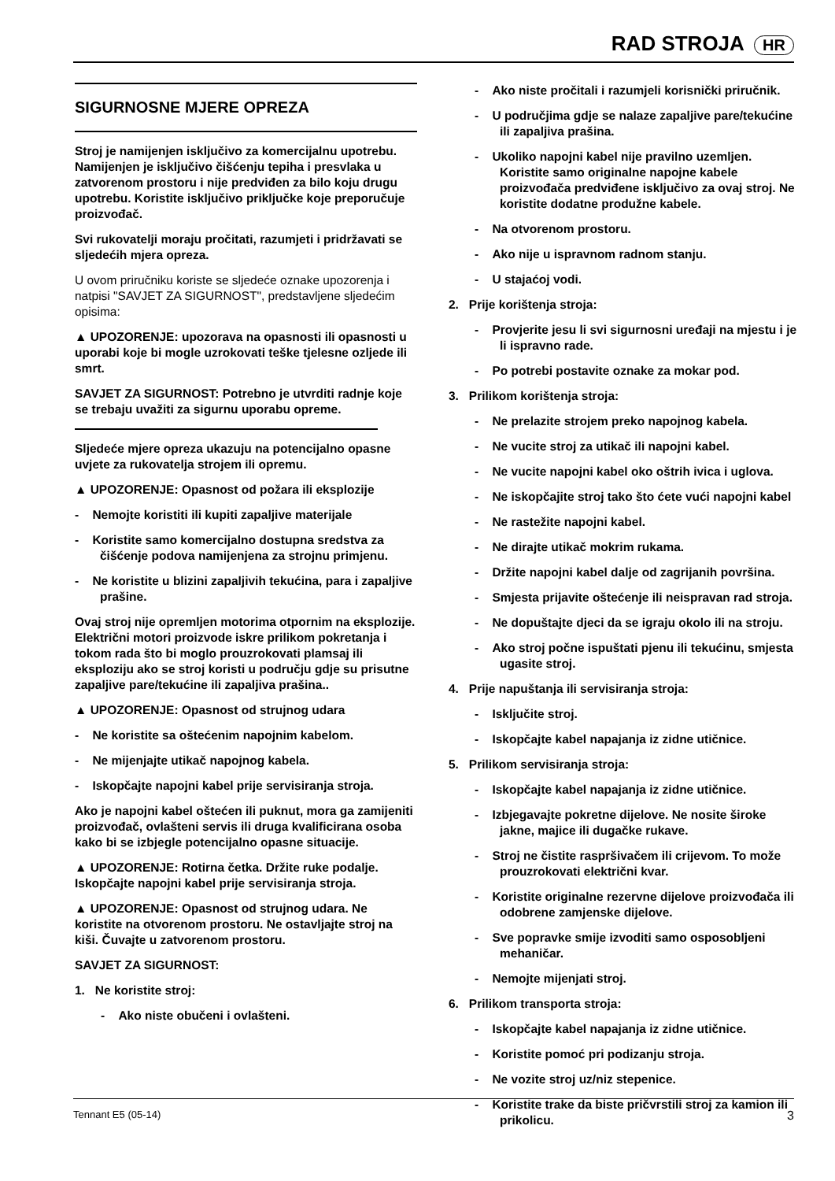RAD STROJA HR
SIGURNOSNE MJERE OPREZA
Stroj je namijenjen isključivo za komercijalnu upotrebu. Namijenjen je isključivo čišćenju tepiha i presvlaka u zatvorenom prostoru i nije predviđen za bilo koju drugu upotrebu. Koristite isključivo priključke koje preporučuje proizvođač.
Svi rukovatelji moraju pročitati, razumjeti i pridržavati se sljedećih mjera opreza.
U ovom priručniku koriste se sljedeće oznake upozorenja i natpisi "SAVJET ZA SIGURNOST", predstavljene sljedećim opisima:
▲ UPOZORENJE: upozorava na opasnosti ili opasnosti u uporabi koje bi mogle uzrokovati teške tjelesne ozljede ili smrt.
SAVJET ZA SIGURNOST: Potrebno je utvrditi radnje koje se trebaju uvažiti za sigurnu uporabu opreme.
Sljedeće mjere opreza ukazuju na potencijalno opasne uvjete za rukovatelja strojem ili opremu.
▲ UPOZORENJE: Opasnost od požara ili eksplozije
- Nemojte koristiti ili kupiti zapaljive materijale
- Koristite samo komercijalno dostupna sredstva za čišćenje podova namijenjena za strojnu primjenu.
- Ne koristite u blizini zapaljivih tekućina, para i zapaljive prašine.
Ovaj stroj nije opremljen motorima otpornim na eksplozije. Električni motori proizvode iskre prilikom pokretanja i tokom rada što bi moglo prouzrokovati plamsaj ili eksploziju ako se stroj koristi u području gdje su prisutne zapaljive pare/tekućine ili zapaljiva prašina..
▲ UPOZORENJE: Opasnost od strujnog udara
- Ne koristite sa oštećenim napojnim kabelom.
- Ne mijenjajte utikač napojnog kabela.
- Iskopčajte napojni kabel prije servisiranja stroja.
Ako je napojni kabel oštećen ili puknut, mora ga zamijeniti proizvođač, ovlašteni servis ili druga kvalificirana osoba kako bi se izbjegle potencijalno opasne situacije.
▲ UPOZORENJE: Rotirna četka. Držite ruke podalje. Iskopčajte napojni kabel prije servisiranja stroja.
▲ UPOZORENJE: Opasnost od strujnog udara. Ne koristite na otvorenom prostoru. Ne ostavljajte stroj na kiši. Čuvajte u zatvorenom prostoru.
SAVJET ZA SIGURNOST:
1. Ne koristite stroj:
- Ako niste obučeni i ovlašteni.
- Ako niste pročitali i razumjeli korisnički priručnik.
- U područjima gdje se nalaze zapaljive pare/tekućine ili zapaljiva prašina.
- Ukoliko napojni kabel nije pravilno uzemljen. Koristite samo originalne napojne kabele proizvođača predviđene isključivo za ovaj stroj. Ne koristite dodatne produžne kabele.
- Na otvorenom prostoru.
- Ako nije u ispravnom radnom stanju.
- U stajaćoj vodi.
2. Prije korištenja stroja:
- Provjerite jesu li svi sigurnosni uređaji na mjestu i je li ispravno rade.
- Po potrebi postavite oznake za mokar pod.
3. Prilikom korištenja stroja:
- Ne prelazite strojem preko napojnog kabela.
- Ne vucite stroj za utikač ili napojni kabel.
- Ne vucite napojni kabel oko oštrih ivica i uglova.
- Ne iskopčajite stroj tako što ćete vući napojni kabel
- Ne rastežite napojni kabel.
- Ne dirajte utikač mokrim rukama.
- Držite napojni kabel dalje od zagrijanih površina.
- Smjesta prijavite oštećenje ili neispravan rad stroja.
- Ne dopuštajte djeci da se igraju okolo ili na stroju.
- Ako stroj počne ispuštati pjenu ili tekućinu, smjesta ugasite stroj.
4. Prije napuštanja ili servisiranja stroja:
- Isključite stroj.
- Iskopčajte kabel napajanja iz zidne utičnice.
5. Prilikom servisiranja stroja:
- Iskopčajte kabel napajanja iz zidne utičnice.
- Izbjegavajte pokretne dijelove. Ne nosite široke jakne, majice ili dugačke rukave.
- Stroj ne čistite raspršivačem ili crijevom. To može prouzrokovati električni kvar.
- Koristite originalne rezervne dijelove proizvođača ili odobrene zamjenske dijelove.
- Sve popravke smije izvoditi samo osposobljeni mehaničar.
- Nemojte mijenjati stroj.
6. Prilikom transporta stroja:
- Iskopčajte kabel napajanja iz zidne utičnice.
- Koristite pomoć pri podizanju stroja.
- Ne vozite stroj uz/niz stepenice.
- Koristite trake da biste pričvrstili stroj za kamion ili prikolicu.
Tennant E5 (05-14) 3